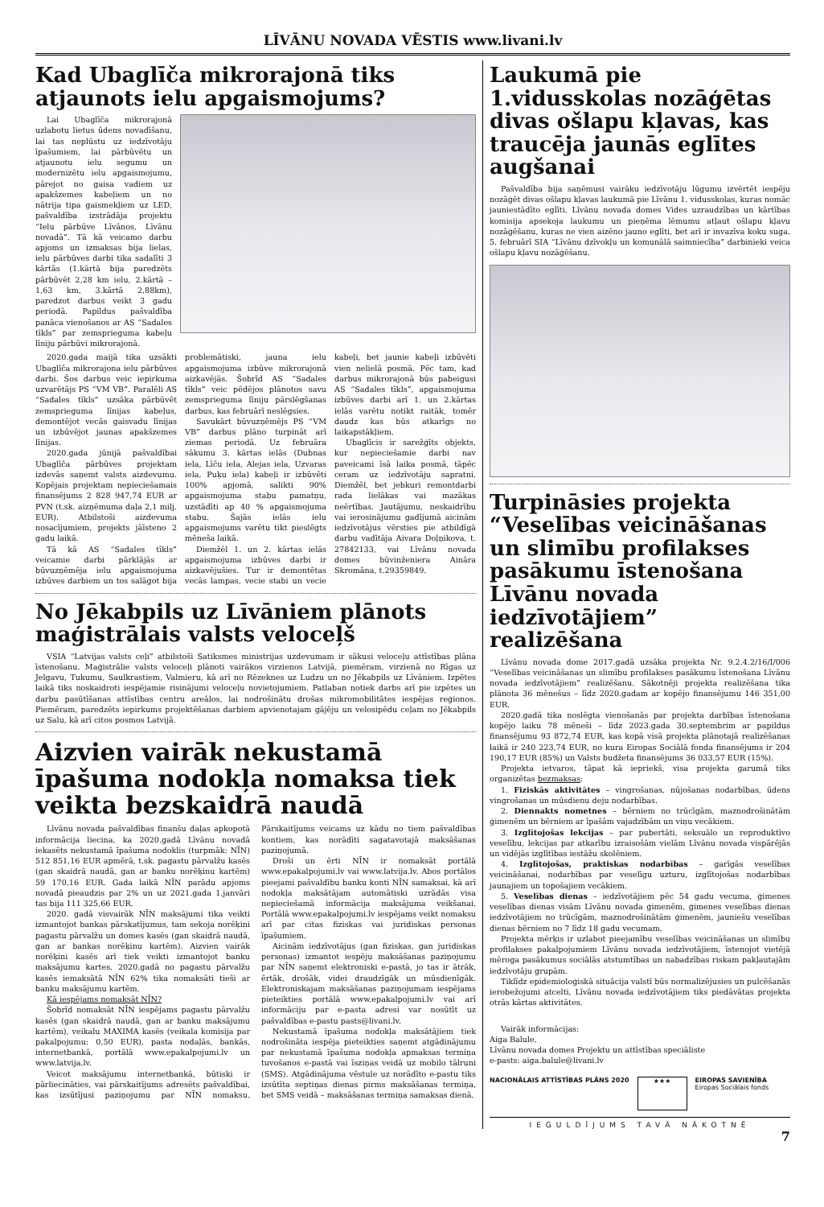LĪVĀNU NOVADA VĒSTIS www.livani.lv
Kad Ubaglīča mikrorajonā tiks atjaunots ielu apgaismojums?
Lai Ubaglīča mikrorajonā uzlabotu lietus ūdens novadīšanu, lai tas neplūstu uz iedzīvotāju īpašumiem, lai pārbūvētu un atjaunotu ielu segumu un modernizētu ielu apgaismojumu, pārejot no gaisa vadiem uz apakšzemes kabeļiem un no nātrija tipa gaismekļiem uz LED, pašvaldība izstrādāja projektu “Ielu pārbūve Līvānos, Līvānu novadā”. Tā kā veicamo darbu apjoms un izmaksas bija lielas, ielu pārbūves darbi tika sadalīti 3 kārtās (1.kārtā bija paredzēts pārbūvēt 2,28 km ielu, 2.kārtā – 1,63 km, 3.kārtā 2,88km), paredzot darbus veikt 3 gadu periodā. Papildus pašvaldība panāca vienošanos ar AS “Sadales tīkls” par zemsprieguma kabeļu līniju pārbūvi mikrorajonā.
2020.gada maijā tika uzsākti Ubaglīča mikrorajona ielu pārbūves darbi. Šos darbus veic iepirkuma uzvarētājs PS “VM VB”. Paralēli AS “Sadales tīkls” uzsāka pārbūvēt zemsprieguma līnijas kabeļus, demontējot vecās gaisvadu līnijas un izbūvējot jaunas apakšzemes līnijas.
2020.gada jūnijā pašvaldībai Ubaglīča pārbūves projektam izdevās saņemt valsts aizdevumu. Kopējais projektam nepieciešamais finansējums 2 828 947,74 EUR ar PVN (t.sk. aizņēmuma daļa 2,1 milj. EUR). Atbilstoši aizdevuma nosacījumiem, projekts jāīsteno 2 gadu laikā.
Tā kā AS “Sadales tīkls” veicamie darbi pārklājās ar būvuzņēmēja ielu apgaismojuma izbūves darbiem un tos salāgot bija problemātiski, jauna ielu apgaismojuma izbūve mikrorajonā aizkavējās. Šobrīd AS “Sadales tīkls” veic pēdējos plānotos savu zemsprieguma līniju pārslēgšanas darbus, kas februārī neslēgsies.
Savukārt būvuzņēmējs PS “VM VB” darbus plāno turpināt arī ziemas periodā. Uz februāra sākumu 3. kārtas ielās (Dubnas iela, Līču iela, Alejas iela, Uzvaras iela, Puķu iela) kabeļi ir izbūvēti 100% apjomā, salikti 90% apgaismojuma stabu pamatņu, uzstādīti ap 40 % apgaismojuma stabu. Šajās ielās ielu apgaismojums varētu tikt pieslēgts mēneša laikā.
Diemžēl 1. un 2. kārtas ielās apgaismojuma izbūves darbi ir aizkavējušies. Tur ir demontētas vecās lampas, vecie stabi un vecie kabeļi, bet jaunie kabeļi izbūvēti vien nelielā posmā. Pēc tam, kad darbus mikrorajonā būs pabeigusi AS “Sadales tīkls”, apgaismojuma izbūves darbi arī 1. un 2.kārtas ielās varētu notikt raitāk, tomēr daudz kas būs atkarīgs no laikapstākļiem.
Ubaglīcis ir sarežģīts objekts, kur nepieciešamie darbi nav paveicami īsā laika posmā, tāpēc ceram uz iedzīvotāju sapratni. Diemžēl, bet jebkuri remontdarbi rada lielākas vai mazākas neērtības. Jautājumu, neskaidrību vai ierosinājumu gadījumā aicinām iedzīvotājus vērsties pie atbildīgā darbu vadītāja Aivara Doļņikova, t. 27842133, vai Līvānu novada domes būvinženiera Aināra Skromāna, t.29359849.
No Jēkabpils uz Līvāniem plānots maģistrālais valsts veloceļš
VSIA “Latvijas valsts ceļi” atbilstoši Satiksmes ministrijas uzdevumam ir sākusi veloceļu attīstības plāna īstenošanu. Maģistrālie valsts veloceļi plānoti vairākos virzienos Latvijā, piemēram, virzienā no Rīgas uz Jelgavu, Tukumu, Saulkrastiem, Valmieru, kā arī no Rēzeknes uz Ludzu un no Jēkabpils uz Līvāniem. Izpētes laikā tiks noskaidroti iespējamie risinājumi veloceļu novietojumiem. Patlaban notiek darbs arī pie izpētes un darbu pasūtīšanas attīstības centru areālos, lai nodrošinātu drošas mikromobilitātes iespējas reģionos. Piemēram, paredzēts iepirkums projektēšanas darbiem apvienotajam gājēju un velosipēdu ceļam no Jēkabpils uz Salu, kā arī citos posmos Latvijā.
Aizvien vairāk nekustamā īpašuma nodokļa nomaksa tiek veikta bezskaidrā naudā
Līvānu novada pašvaldības finanšu daļas apkopotā informācija liecina, ka 2020.gadā Līvānu novadā iekasēts nekustamā īpašuma nodoklis (turpmāk: NĪN) 512 851,16 EUR apmērā, t.sk. pagastu pārvalžu kasēs (gan skaidrā naudā, gan ar banku norēķinu kartēm) 59 170,16 EUR. Gada laikā NĪN parādu apjoms novadā pieaudzis par 2% un uz 2021.gada 1.janvāri tas bija 111 325,66 EUR.
2020. gadā visvairāk NĪN maksājumi tika veikti izmantojot bankas pārskatījumus, tam sekoja norēķini pagastu pārvalžu un domes kasēs (gan skaidrā naudā, gan ar bankas norēķinu kartēm). Aizvien vairāk norēķini kasēs arī tiek veikti izmantojot banku maksājumu kartes. 2020.gadā no pagastu pārvalžu kasēs iemaksātā NĪN 62% tika nomaksāti tieši ar banku maksājumu kartēm.
Kā iespējams nomaksāt NĪN?
Šobrīd nomaksāt NĪN iespējams pagastu pārvalžu kasēs (gan skaidrā naudā, gan ar banku maksājumu kartēm), veikalu MAXIMA kasēs (veikala komisija par pakalpojumu: 0,50 EUR), pasta nodaļās, bankās, internetbankā, portālā www.epakalpojumi.lv un www.latvija.lv.
Veicot maksājumu internetbankā, būtiski ir pārliecināties, vai pārskaitījums adresēts pašvaldībai, kas izsūtījusi paziņojumu par NĪN nomaksu. Pārskaitījums veicams uz kādu no tiem pašvaldības kontiem, kas norādīti sagatavotajā maksāšanas paziņojumā.
Droši un ērti NĪN ir nomaksāt portālā www.epakalpojumi.lv vai www.latvija.lv. Abos portālos pieejami pašvaldību banku konti NĪN samaksai, kā arī nodokļa maksātājam automātiski uzrādās visa nepieciešamā informācija maksājuma veikšanai. Portālā www.epakalpojumi.lv iespējams veikt nomaksu arī par citas fiziskas vai juridiskas personas īpašumiem.
Aicinām iedzīvotājus (gan fiziskas, gan juridiskas personas) izmantot iespēju maksāšanas paziņojumu par NĪN saņemt elektroniski e-pastā, jo tas ir ātrāk, ērtāk, drošāk, videi draudzīgāk un mūsdienīgāk. Elektroniskajam maksāšanas paziņojumam iespējams pieteikties portālā www.epakalpojumi.lv vai arī informāciju par e-pasta adresi var nosūtīt uz pašvaldības e-pastu pasts@livani.lv.
Nekustamā īpašuma nodokļa maksātājiem tiek nodrošināta iespēja pieteikties saņemt atgādinājumu par nekustamā īpašuma nodokļa apmaksas termiņa tuvošanos e-pastā vai īsziņas veidā uz mobilo tālruni (SMS). Atgādinājuma vēstule uz norādīto e-pastu tiks izsūtīta septiņas dienas pirms maksāšanas termiņa, bet SMS veidā – maksāšanas termiņa samaksas dienā.
Laukumā pie 1.vidusskolas nozāģētas divas ošlapu kļavas, kas traucēja jaunās eglītes augšanai
Pašvaldība bija saņēmusi vairāku iedzīvotāju lūgumu izvērtēt iespēju nozāģēt divas ošlapu kļavas laukumā pie Līvānu 1. vidusskolas, kuras nomāc jauniestādīto eglīti. Līvānu novada domes Vides uzraudzības un kārtības komisija apsekoja laukumu un pieņēma lēmumu atļaut ošlapu kļavu nozāģēšanu, kuras ne vien aizēno jauno eglīti, bet arī ir invazīva koku suga. 5. februārī SIA “Līvānu dzīvokļu un komunālā saimniecība” darbinieki veica ošlapu kļavu nozāģēšanu.
Turpināsies projekta “Veselības veicināšanas un slimību profilakses pasākumu īstenošana Līvānu novada iedzīvotājiem” realizēšana
Līvānu novada dome 2017.gadā uzsāka projekta Nr. 9.2.4.2/16/I/006 “Veselības veicināšanas un slimību profilakses pasākumu īstenošana Līvānu novada iedzīvotājiem” realizēšanu. Sākotnēji projekta realizēšana tika plānota 36 mēnešus – līdz 2020.gadam ar kopējo finansējumu 146 351,00 EUR.
2020.gadā tika noslēgta vienošanās par projekta darbības īstenošana kopējo laiku 78 mēneši – līdz 2023.gada 30.septembrim ar papildus finansējumu 93 872,74 EUR, kas kopā visā projekta plānotajā realizēšanas laikā ir 240 223,74 EUR, no kura Eiropas Sociālā fonda finansējums ir 204 190,17 EUR (85%) un Valsts budžeta finansējums 36 033,57 EUR (15%).
Projekta ietvaros, tāpat kā iepriekš, visa projekta garumā tiks organizētas bezmaksas:
1. Fiziskās aktivitātes – vingrošanas, nūjošanas nodarbības, ūdens vingrošanas un mūsdienu deju nodarbības.
2. Diennakts nometnes – bērniem no trūcīgām, maznodrošinātām ģimenēm un bērniem ar īpašām vajadzībām un viņu vecākiem.
3. Izglītojošas lekcijas – par pubertāti, seksuālo un reproduktīvo veselību, lekcijas par atkarību izraisošām vielām Līvānu novada vispārējās un vidējās izglītības iestāžu skolēniem.
4. Izglītojošas, praktiskas nodarbības – garīgās veselības veicināšanai, nodarbības par veselīgu uzturu, izglītojošas nodarbības jaunajiem un topošajiem vecākiem.
5. Veselības dienas – iedzīvotājiem pēc 54 gadu vecuma, ģimenes veselības dienas visām Līvānu novada ģimenēm, ģimenes veselības dienas iedzīvotājiem no trūcīgām, maznodrošinātām ģimenēm, jauniešu veselības dienas bērniem no 7 līdz 18 gadu vecumam.
Projekta mērķis ir uzlabot pieejamību veselības veicināšanas un slimību profilakses pakalpojumiem Līvānu novada iedzīvotājiem, īstenojot vietējā mēroga pasākumus sociālās atstumtības un nabadzības riskam pakļautajām iedzīvotāju grupām.
Tiklīdz epidemioloģiskā situācija valstī būs normalizējusies un pulcēšanās ierobežojumi atcelti, Līvānu novada iedzīvotājiem tiks piedāvātas projekta otrās kārtas aktivitātes.
Vairāk informācijas:
Aiga Balule,
Līvānu novada domes Projektu un attīstības speciāliste
e-pasts: aiga.balule@livani.lv
NACIONĀLAIS ATTĪSTĪBAS PLĀNS 2020
★★★
EIROPAS SAVIENĪBA
Eiropas Sociālais fonds
IEGULDĪJUMS TAVĀ NĀKOTNĒ
7